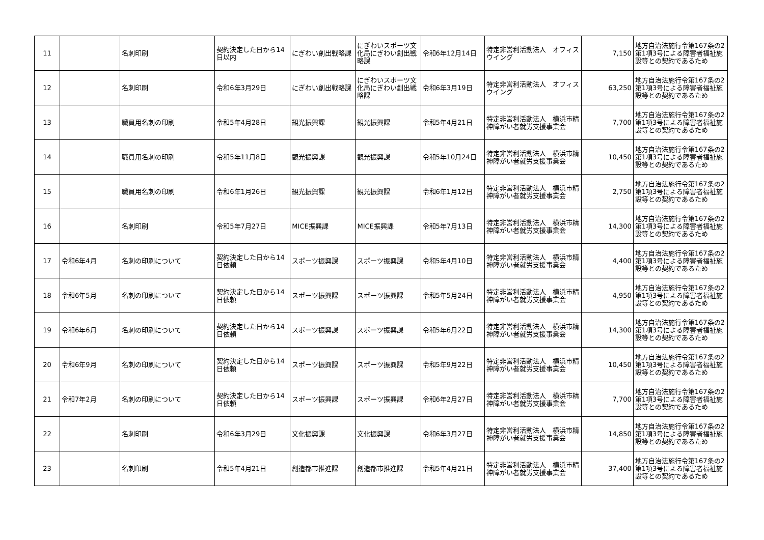| 11 | | 名刺印刷 | 契約決定した日から14日以内 | にぎわい創出戦略課 | にぎわいスポーツ文化局にぎわい創出戦略課 | 令和6年12月14日 | 特定非営利活動法人 オフィス ウイング | 7,150 | 地方自治法施行令第167条の2第1項3号による障害者福祉施設等との契約であるため |
| 12 | | 名刺印刷 | 令和6年3月29日 | にぎわい創出戦略課 | にぎわいスポーツ文化局にぎわい創出戦略課 | 令和6年3月19日 | 特定非営利活動法人 オフィス ウイング | 63,250 | 地方自治法施行令第167条の2第1項3号による障害者福祉施設等との契約であるため |
| 13 | | 職員用名刺の印刷 | 令和5年4月28日 | 観光振興課 | 観光振興課 | 令和5年4月21日 | 特定非営利活動法人 横浜市精神障がい者就労支援事業会 | 7,700 | 地方自治法施行令第167条の2第1項3号による障害者福祉施設等との契約であるため |
| 14 | | 職員用名刺の印刷 | 令和5年11月8日 | 観光振興課 | 観光振興課 | 令和5年10月24日 | 特定非営利活動法人 横浜市精神障がい者就労支援事業会 | 10,450 | 地方自治法施行令第167条の2第1項3号による障害者福祉施設等との契約であるため |
| 15 | | 職員用名刺の印刷 | 令和6年1月26日 | 観光振興課 | 観光振興課 | 令和6年1月12日 | 特定非営利活動法人 横浜市精神障がい者就労支援事業会 | 2,750 | 地方自治法施行令第167条の2第1項3号による障害者福祉施設等との契約であるため |
| 16 | | 名刺印刷 | 令和5年7月27日 | MICE振興課 | MICE振興課 | 令和5年7月13日 | 特定非営利活動法人 横浜市精神障がい者就労支援事業会 | 14,300 | 地方自治法施行令第167条の2第1項3号による障害者福祉施設等との契約であるため |
| 17 | 令和6年4月 | 名刺の印刷について | 契約決定した日から14日依頼 | スポーツ振興課 | スポーツ振興課 | 令和5年4月10日 | 特定非営利活動法人 横浜市精神障がい者就労支援事業会 | 4,400 | 地方自治法施行令第167条の2第1項3号による障害者福祉施設等との契約であるため |
| 18 | 令和6年5月 | 名刺の印刷について | 契約決定した日から14日依頼 | スポーツ振興課 | スポーツ振興課 | 令和5年5月24日 | 特定非営利活動法人 横浜市精神障がい者就労支援事業会 | 4,950 | 地方自治法施行令第167条の2第1項3号による障害者福祉施設等との契約であるため |
| 19 | 令和6年6月 | 名刺の印刷について | 契約決定した日から14日依頼 | スポーツ振興課 | スポーツ振興課 | 令和5年6月22日 | 特定非営利活動法人 横浜市精神障がい者就労支援事業会 | 14,300 | 地方自治法施行令第167条の2第1項3号による障害者福祉施設等との契約であるため |
| 20 | 令和6年9月 | 名刺の印刷について | 契約決定した日から14日依頼 | スポーツ振興課 | スポーツ振興課 | 令和5年9月22日 | 特定非営利活動法人 横浜市精神障がい者就労支援事業会 | 10,450 | 地方自治法施行令第167条の2第1項3号による障害者福祉施設等との契約であるため |
| 21 | 令和7年2月 | 名刺の印刷について | 契約決定した日から14日依頼 | スポーツ振興課 | スポーツ振興課 | 令和6年2月27日 | 特定非営利活動法人 横浜市精神障がい者就労支援事業会 | 7,700 | 地方自治法施行令第167条の2第1項3号による障害者福祉施設等との契約であるため |
| 22 | | 名刺印刷 | 令和6年3月29日 | 文化振興課 | 文化振興課 | 令和6年3月27日 | 特定非営利活動法人 横浜市精神障がい者就労支援事業会 | 14,850 | 地方自治法施行令第167条の2第1項3号による障害者福祉施設等との契約であるため |
| 23 | | 名刺印刷 | 令和5年4月21日 | 創造都市推進課 | 創造都市推進課 | 令和5年4月21日 | 特定非営利活動法人 横浜市精神障がい者就労支援事業会 | 37,400 | 地方自治法施行令第167条の2第1項3号による障害者福祉施設等との契約であるため |